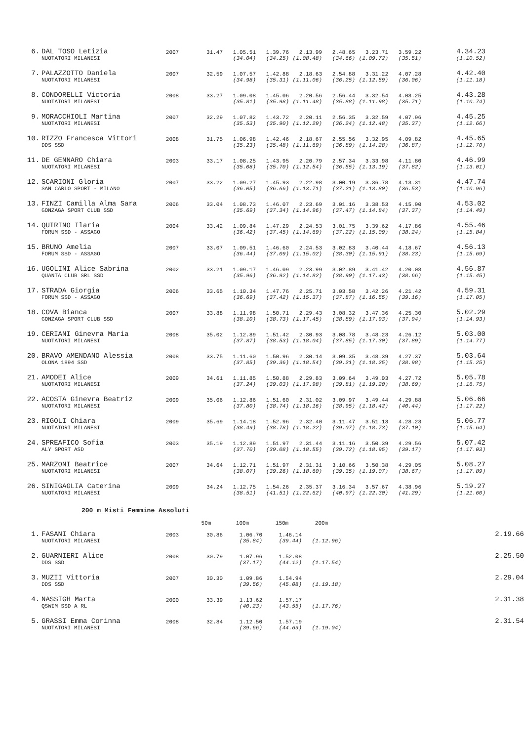| 6. | DAL TOSO Letizia | 2007 | 31.47 | 1.05.51 | 1.39.76 | 2.13.99 | 2.48.65 | 3.23.71 | 3.59.22 | 4.34.23 |
| | NUOTATORI MILANESI | | | (34.04) | (34.25) | (1.08.48) | (34.66) | (1.09.72) | (35.51) | (1.10.52) |
| 7. | PALAZZOTTO Daniela | 2007 | 32.59 | 1.07.57 | 1.42.88 | 2.18.63 | 2.54.88 | 3.31.22 | 4.07.28 | 4.42.40 |
| | NUOTATORI MILANESI | | | (34.98) | (35.31) | (1.11.06) | (36.25) | (1.12.59) | (36.06) | (1.11.18) |
| 8. | CONDORELLI Victoria | 2008 | 33.27 | 1.09.08 | 1.45.06 | 2.20.56 | 2.56.44 | 3.32.54 | 4.08.25 | 4.43.28 |
| | NUOTATORI MILANESI | | | (35.81) | (35.98) | (1.11.48) | (35.88) | (1.11.98) | (35.71) | (1.10.74) |
| 9. | MORACCHIOLI Martina | 2007 | 32.29 | 1.07.82 | 1.43.72 | 2.20.11 | 2.56.35 | 3.32.59 | 4.07.96 | 4.45.25 |
| | NUOTATORI MILANESI | | | (35.53) | (35.90) | (1.12.29) | (36.24) | (1.12.48) | (35.37) | (1.12.66) |
| 10. | RIZZO Francesca Vittori | 2008 | 31.75 | 1.06.98 | 1.42.46 | 2.18.67 | 2.55.56 | 3.32.95 | 4.09.82 | 4.45.65 |
| | DDS SSD | | | (35.23) | (35.48) | (1.11.69) | (36.89) | (1.14.28) | (36.87) | (1.12.70) |
| 11. | DE GENNARO Chiara | 2003 | 33.17 | 1.08.25 | 1.43.95 | 2.20.79 | 2.57.34 | 3.33.98 | 4.11.80 | 4.46.99 |
| | NUOTATORI MILANESI | | | (35.08) | (35.70) | (1.12.54) | (36.55) | (1.13.19) | (37.82) | (1.13.01) |
| 12. | SCARIONI Gloria | 2007 | 33.22 | 1.09.27 | 1.45.93 | 2.22.98 | 3.00.19 | 3.36.78 | 4.13.31 | 4.47.74 |
| | SAN CARLO SPORT - MILANO | | | (36.05) | (36.66) | (1.13.71) | (37.21) | (1.13.80) | (36.53) | (1.10.96) |
| 13. | FINZI Camilla Alma Sara | 2006 | 33.04 | 1.08.73 | 1.46.07 | 2.23.69 | 3.01.16 | 3.38.53 | 4.15.90 | 4.53.02 |
| | GONZAGA SPORT CLUB SSD | | | (35.69) | (37.34) | (1.14.96) | (37.47) | (1.14.84) | (37.37) | (1.14.49) |
| 14. | QUIRINO Ilaria | 2004 | 33.42 | 1.09.84 | 1.47.29 | 2.24.53 | 3.01.75 | 3.39.62 | 4.17.86 | 4.55.46 |
| | FORUM SSD - ASSAGO | | | (36.42) | (37.45) | (1.14.69) | (37.22) | (1.15.09) | (38.24) | (1.15.84) |
| 15. | BRUNO Amelia | 2007 | 33.07 | 1.09.51 | 1.46.60 | 2.24.53 | 3.02.83 | 3.40.44 | 4.18.67 | 4.56.13 |
| | FORUM SSD - ASSAGO | | | (36.44) | (37.09) | (1.15.02) | (38.30) | (1.15.91) | (38.23) | (1.15.69) |
| 16. | UGOLINI Alice Sabrina | 2002 | 33.21 | 1.09.17 | 1.46.09 | 2.23.99 | 3.02.89 | 3.41.42 | 4.20.08 | 4.56.87 |
| | QUANTA CLUB SRL SSD | | | (35.96) | (36.92) | (1.14.82) | (38.90) | (1.17.43) | (38.66) | (1.15.45) |
| 17. | STRADA Giorgia | 2006 | 33.65 | 1.10.34 | 1.47.76 | 2.25.71 | 3.03.58 | 3.42.26 | 4.21.42 | 4.59.31 |
| | FORUM SSD - ASSAGO | | | (36.69) | (37.42) | (1.15.37) | (37.87) | (1.16.55) | (39.16) | (1.17.05) |
| 18. | COVA Bianca | 2007 | 33.88 | 1.11.98 | 1.50.71 | 2.29.43 | 3.08.32 | 3.47.36 | 4.25.30 | 5.02.29 |
| | GONZAGA SPORT CLUB SSD | | | (38.10) | (38.73) | (1.17.45) | (38.89) | (1.17.93) | (37.94) | (1.14.93) |
| 19. | CERIANI Ginevra Maria | 2008 | 35.02 | 1.12.89 | 1.51.42 | 2.30.93 | 3.08.78 | 3.48.23 | 4.26.12 | 5.03.00 |
| | NUOTATORI MILANESI | | | (37.87) | (38.53) | (1.18.04) | (37.85) | (1.17.30) | (37.89) | (1.14.77) |
| 20. | BRAVO AMENDANO Alessia | 2008 | 33.75 | 1.11.60 | 1.50.96 | 2.30.14 | 3.09.35 | 3.48.39 | 4.27.37 | 5.03.64 |
| | OLONA 1894 SSD | | | (37.85) | (39.36) | (1.18.54) | (39.21) | (1.18.25) | (38.98) | (1.15.25) |
| 21. | AMODEI Alice | 2009 | 34.61 | 1.11.85 | 1.50.88 | 2.29.83 | 3.09.64 | 3.49.03 | 4.27.72 | 5.05.78 |
| | NUOTATORI MILANESI | | | (37.24) | (39.03) | (1.17.98) | (39.81) | (1.19.20) | (38.69) | (1.16.75) |
| 22. | ACOSTA Ginevra Beatriz | 2009 | 35.06 | 1.12.86 | 1.51.60 | 2.31.02 | 3.09.97 | 3.49.44 | 4.29.88 | 5.06.66 |
| | NUOTATORI MILANESI | | | (37.80) | (38.74) | (1.18.16) | (38.95) | (1.18.42) | (40.44) | (1.17.22) |
| 23. | RIGOLI Chiara | 2009 | 35.69 | 1.14.18 | 1.52.96 | 2.32.40 | 3.11.47 | 3.51.13 | 4.28.23 | 5.06.77 |
| | NUOTATORI MILANESI | | | (38.49) | (38.78) | (1.18.22) | (39.07) | (1.18.73) | (37.10) | (1.15.64) |
| 24. | SPREAFICO Sofia | 2003 | 35.19 | 1.12.89 | 1.51.97 | 2.31.44 | 3.11.16 | 3.50.39 | 4.29.56 | 5.07.42 |
| | ALY SPORT ASD | | | (37.70) | (39.08) | (1.18.55) | (39.72) | (1.18.95) | (39.17) | (1.17.03) |
| 25. | MARZONI Beatrice | 2007 | 34.64 | 1.12.71 | 1.51.97 | 2.31.31 | 3.10.66 | 3.50.38 | 4.29.05 | 5.08.27 |
| | NUOTATORI MILANESI | | | (38.07) | (39.26) | (1.18.60) | (39.35) | (1.19.07) | (38.67) | (1.17.89) |
| 26. | SINIGAGLIA Caterina | 2009 | 34.24 | 1.12.75 | 1.54.26 | 2.35.37 | 3.16.34 | 3.57.67 | 4.38.96 | 5.19.27 |
| | NUOTATORI MILANESI | | | (38.51) | (41.51) | (1.22.62) | (40.97) | (1.22.30) | (41.29) | (1.21.60) |
200 m Misti Femmine Assoluti
| | | | 50m | 100m | 150m | 200m | | |
| 1. | FASANI Chiara | 2003 | 30.86 | 1.06.70 | 1.46.14 | | | 2.19.66 |
| | NUOTATORI MILANESI | | | (35.84) | (39.44) | (1.12.96) | | |
| 2. | GUARNIERI Alice | 2008 | 30.79 | 1.07.96 | 1.52.08 | | | 2.25.50 |
| | DDS SSD | | | (37.17) | (44.12) | (1.17.54) | | |
| 3. | MUZII Vittoria | 2007 | 30.30 | 1.09.86 | 1.54.94 | | | 2.29.04 |
| | DDS SSD | | | (39.56) | (45.08) | (1.19.18) | | |
| 4. | NASSIGH Marta | 2000 | 33.39 | 1.13.62 | 1.57.17 | | | 2.31.38 |
| | QSWIM SSD A RL | | | (40.23) | (43.55) | (1.17.76) | | |
| 5. | GRASSI Emma Corinna | 2008 | 32.84 | 1.12.50 | 1.57.19 | | | 2.31.54 |
| | NUOTATORI MILANESI | | | (39.66) | (44.69) | (1.19.04) | | |